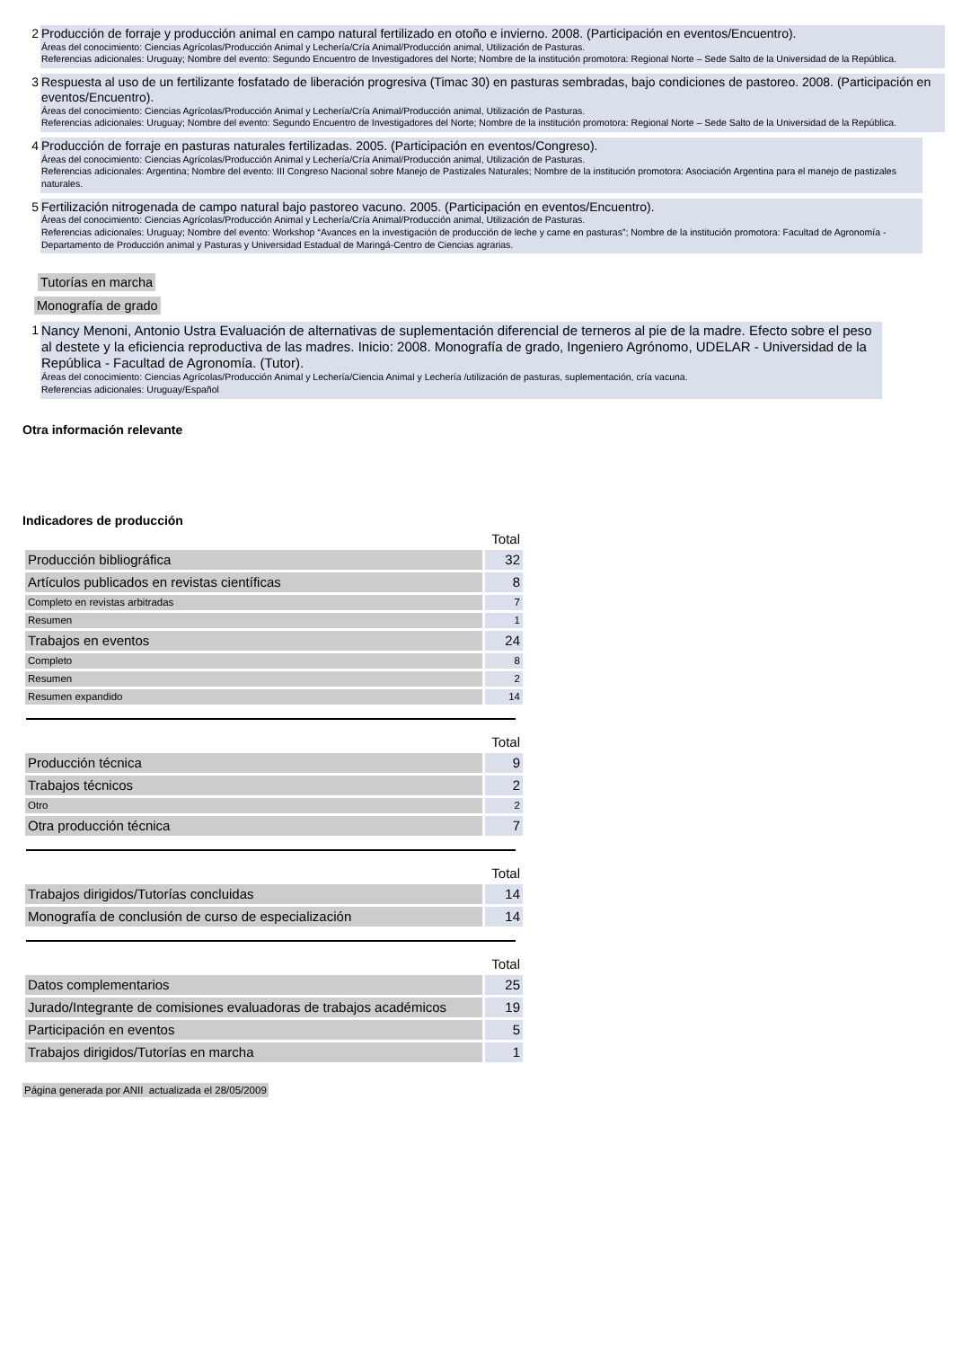2
Producción de forraje y producción animal en campo natural fertilizado en otoño e invierno. 2008. (Participación en eventos/Encuentro).
Áreas del conocimiento: Ciencias Agrícolas/Producción Animal y Lechería/Cría Animal/Producción animal, Utilización de Pasturas.
Referencias adicionales: Uruguay; Nombre del evento: Segundo Encuentro de Investigadores del Norte; Nombre de la institución promotora: Regional Norte – Sede Salto de la Universidad de la República.
3
Respuesta al uso de un fertilizante fosfatado de liberación progresiva (Timac 30) en pasturas sembradas, bajo condiciones de pastoreo. 2008. (Participación en eventos/Encuentro).
Áreas del conocimiento: Ciencias Agrícolas/Producción Animal y Lechería/Cría Animal/Producción animal, Utilización de Pasturas.
Referencias adicionales: Uruguay; Nombre del evento: Segundo Encuentro de Investigadores del Norte; Nombre de la institución promotora: Regional Norte – Sede Salto de la Universidad de la República.
4
Producción de forraje en pasturas naturales fertilizadas. 2005. (Participación en eventos/Congreso).
Áreas del conocimiento: Ciencias Agrícolas/Producción Animal y Lechería/Cría Animal/Producción animal, Utilización de Pasturas.
Referencias adicionales: Argentina; Nombre del evento: III Congreso Nacional sobre Manejo de Pastizales Naturales; Nombre de la institución promotora: Asociación Argentina para el manejo de pastizales naturales.
5
Fertilización nitrogenada de campo natural bajo pastoreo vacuno. 2005. (Participación en eventos/Encuentro).
Áreas del conocimiento: Ciencias Agrícolas/Producción Animal y Lechería/Cría Animal/Producción animal, Utilización de Pasturas.
Referencias adicionales: Uruguay; Nombre del evento: Workshop “Avances en la investigación de producción de leche y carne en pasturas”; Nombre de la institución promotora: Facultad de Agronomía - Departamento de Producción animal y Pasturas y Universidad Estadual de Maringá-Centro de Ciencias agrarias.
Tutorías en marcha
Monografía de grado
1
Nancy Menoni, Antonio Ustra Evaluación de alternativas de suplementación diferencial de terneros al pie de la madre. Efecto sobre el peso al destete y la eficiencia reproductiva de las madres. Inicio: 2008. Monografía de grado, Ingeniero Agrónomo, UDELAR - Universidad de la República - Facultad de Agronomía. (Tutor).
Áreas del conocimiento: Ciencias Agrícolas/Producción Animal y Lechería/Ciencia Animal y Lechería /utilización de pasturas, suplementación, cría vacuna.
Referencias adicionales: Uruguay/Español
Otra información relevante
Indicadores de producción
| | Total |
| --- | --- |
| Producción bibliográfica | 32 |
| Artículos publicados en revistas científicas | 8 |
| Completo en revistas arbitradas | 7 |
| Resumen | 1 |
| Trabajos en eventos | 24 |
| Completo | 8 |
| Resumen | 2 |
| Resumen expandido | 14 |
| | Total |
| --- | --- |
| Producción técnica | 9 |
| Trabajos técnicos | 2 |
| Otro | 2 |
| Otra producción técnica | 7 |
| | Total |
| --- | --- |
| Trabajos dirigidos/Tutorías concluidas | 14 |
| Monografía de conclusión de curso de especialización | 14 |
| | Total |
| --- | --- |
| Datos complementarios | 25 |
| Jurado/Integrante de comisiones evaluadoras de trabajos académicos | 19 |
| Participación en eventos | 5 |
| Trabajos dirigidos/Tutorías en marcha | 1 |
Página generada por ANII actualizada el 28/05/2009